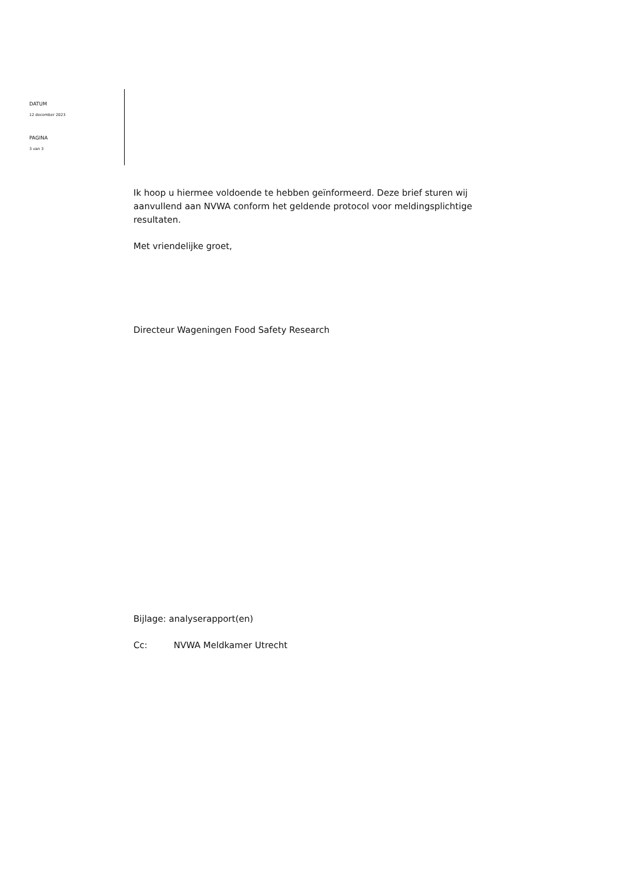DATUM
12 december 2023
PAGINA
3 van 3
Ik hoop u hiermee voldoende te hebben geïnformeerd. Deze brief sturen wij aanvullend aan NVWA conform het geldende protocol voor meldingsplichtige resultaten.
Met vriendelijke groet,
Directeur Wageningen Food Safety Research
Bijlage: analyserapport(en)
Cc: NVWA Meldkamer Utrecht